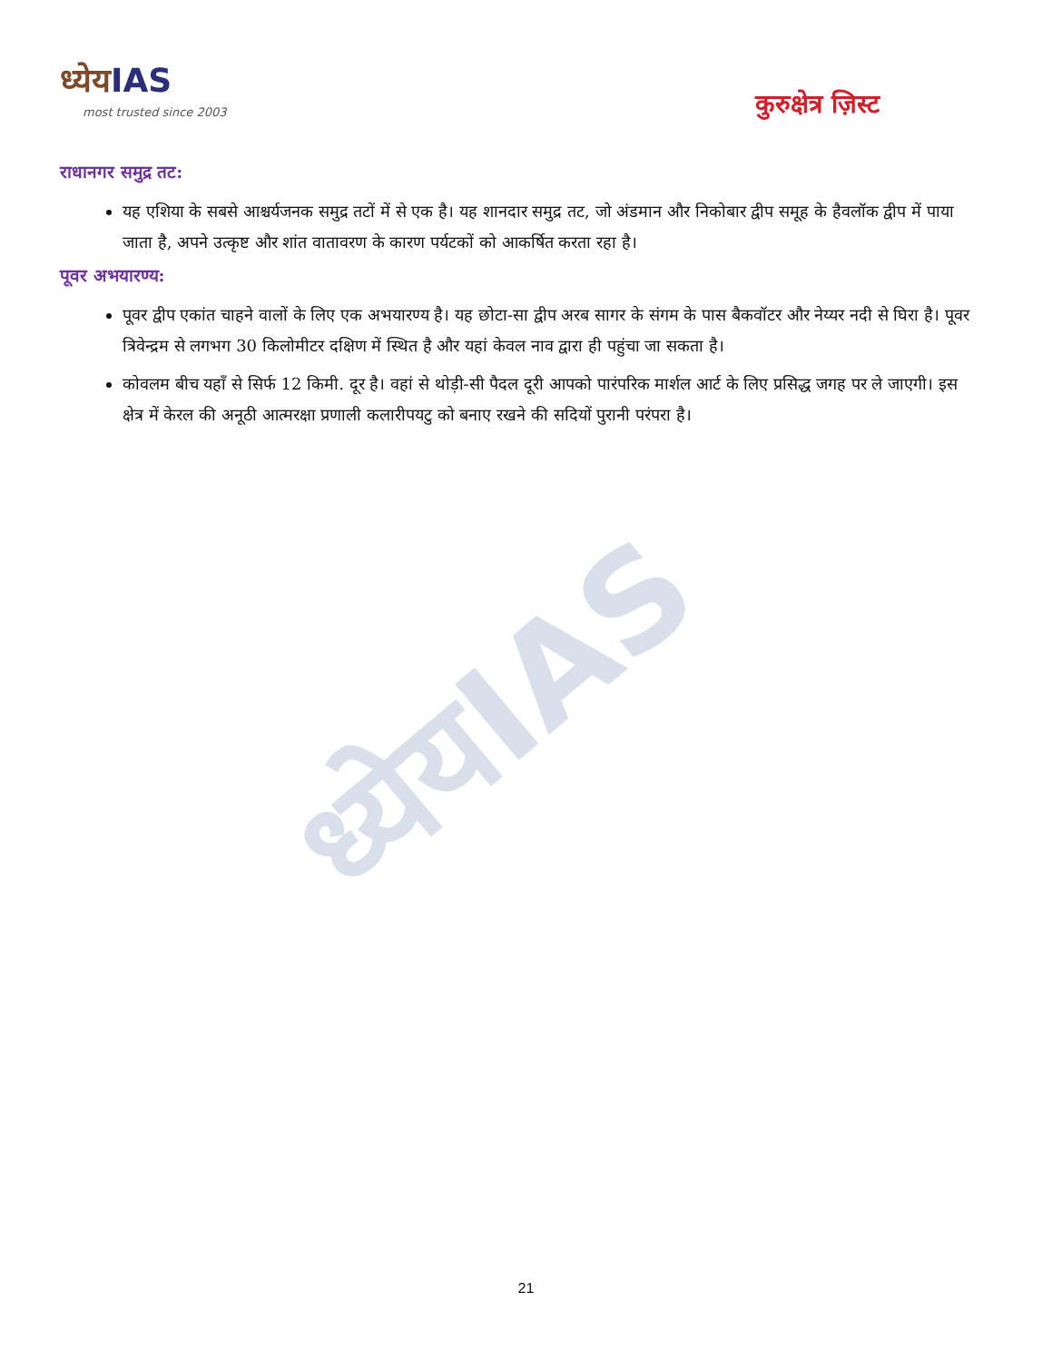ध्येयIAS
ध्येयIAS
most trusted since 2003
कुरुक्षेत्र ज़िस्ट
राधानगर समुद्र तट:
यह एशिया के सबसे आश्चर्यजनक समुद्र तटों में से एक है। यह शानदार समुद्र तट, जो अंडमान और निकोबार द्वीप समूह के हैवलॉक द्वीप में पाया जाता है, अपने उत्कृष्ट और शांत वातावरण के कारण पर्यटकों को आकर्षित करता रहा है।
पूवर अभयारण्य:
पूवर द्वीप एकांत चाहने वालों के लिए एक अभयारण्य है। यह छोटा-सा द्वीप अरब सागर के संगम के पास बैकवॉटर और नेय्यर नदी से घिरा है। पूवर त्रिवेन्द्रम से लगभग 30 किलोमीटर दक्षिण में स्थित है और यहां केवल नाव द्वारा ही पहुंचा जा सकता है।
कोवलम बीच यहाँ से सिर्फ 12 किमी. दूर है। वहां से थोड़ी-सी पैदल दूरी आपको पारंपरिक मार्शल आर्ट के लिए प्रसिद्ध जगह पर ले जाएगी। इस क्षेत्र में केरल की अनूठी आत्मरक्षा प्रणाली कलारीपयटु को बनाए रखने की सदियों पुरानी परंपरा है।
21